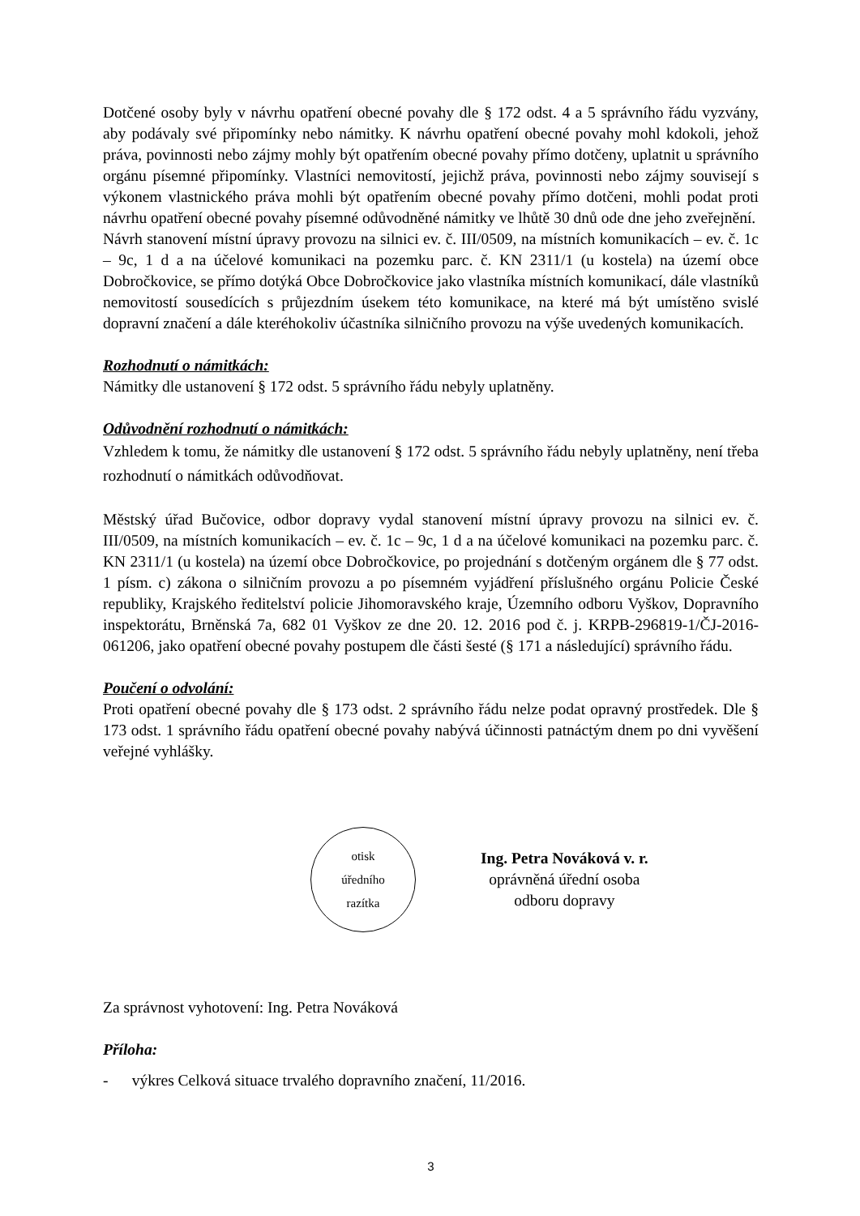Dotčené osoby byly v návrhu opatření obecné povahy dle § 172 odst. 4 a 5 správního řádu vyzvány, aby podávaly své připomínky nebo námitky. K návrhu opatření obecné povahy mohl kdokoli, jehož práva, povinnosti nebo zájmy mohly být opatřením obecné povahy přímo dotčeny, uplatnit u správního orgánu písemné připomínky. Vlastníci nemovitostí, jejichž práva, povinnosti nebo zájmy souvisejí s výkonem vlastnického práva mohli být opatřením obecné povahy přímo dotčeni, mohli podat proti návrhu opatření obecné povahy písemné odůvodněné námitky ve lhůtě 30 dnů ode dne jeho zveřejnění.
Návrh stanovení místní úpravy provozu na silnici ev. č. III/0509, na místních komunikacích – ev. č. 1c – 9c, 1 d a na účelové komunikaci na pozemku parc. č. KN 2311/1 (u kostela) na území obce Dobročkovice, se přímo dotýká Obce Dobročkovice jako vlastníka místních komunikací, dále vlastníků nemovitostí sousedících s průjezdním úsekem této komunikace, na které má být umístěno svislé dopravní značení a dále kteréhokoliv účastníka silničního provozu na výše uvedených komunikacích.
Rozhodnutí o námitkách:
Námitky dle ustanovení § 172 odst. 5 správního řádu nebyly uplatněny.
Odůvodnění rozhodnutí o námitkách:
Vzhledem k tomu, že námitky dle ustanovení § 172 odst. 5 správního řádu nebyly uplatněny, není třeba rozhodnutí o námitkách odůvodňovat.
Městský úřad Bučovice, odbor dopravy vydal stanovení místní úpravy provozu na silnici ev. č. III/0509, na místních komunikacích – ev. č. 1c – 9c, 1 d a na účelové komunikaci na pozemku parc. č. KN 2311/1 (u kostela) na území obce Dobročkovice, po projednání s dotčeným orgánem dle § 77 odst. 1 písm. c) zákona o silničním provozu a po písemném vyjádření příslušného orgánu Policie České republiky, Krajského ředitelství policie Jihomoravského kraje, Územního odboru Vyškov, Dopravního inspektorátu, Brněnská 7a, 682 01 Vyškov ze dne 20. 12. 2016 pod č. j. KRPB-296819-1/ČJ-2016-061206, jako opatření obecné povahy postupem dle části šesté (§ 171 a následující) správního řádu.
Poučení o odvolání:
Proti opatření obecné povahy dle § 173 odst. 2 správního řádu nelze podat opravný prostředek. Dle § 173 odst. 1 správního řádu opatření obecné povahy nabývá účinnosti patnáctým dnem po dni vyvěšení veřejné vyhlášky.
otisk
úředního
razítka
Ing. Petra Nováková v. r.
oprávněná úřední osoba
odboru dopravy
Za správnost vyhotovení: Ing. Petra Nováková
Příloha:
- výkres Celková situace trvalého dopravního značení, 11/2016.
3